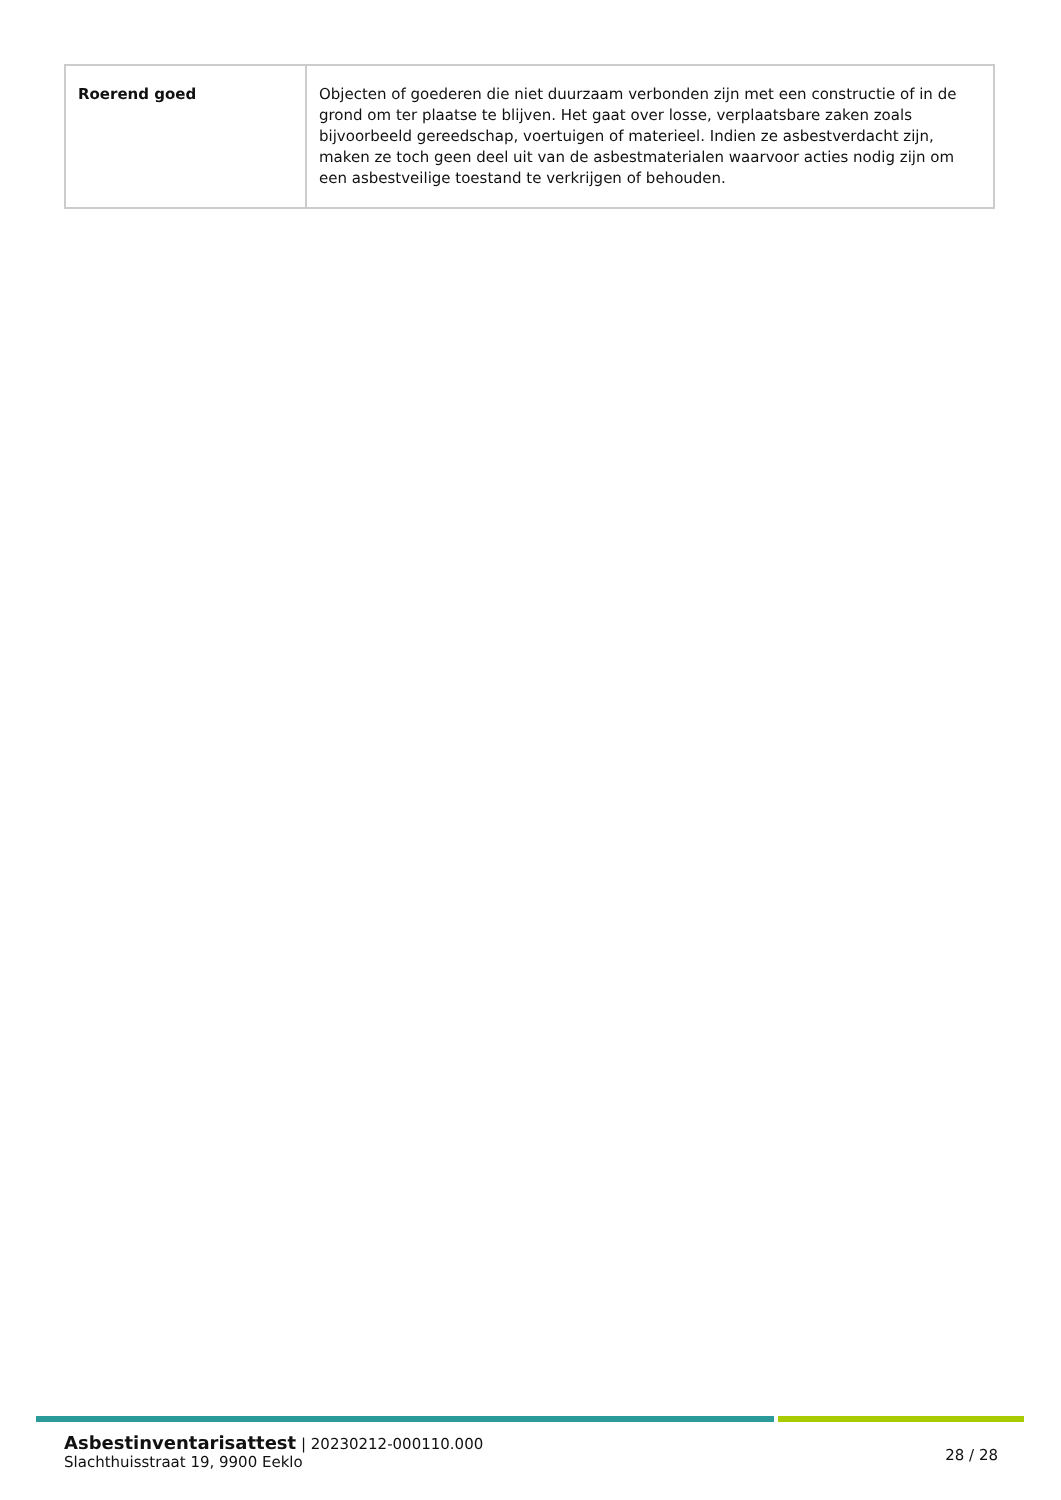| Roerend goed | Objecten of goederen die niet duurzaam verbonden zijn met een constructie of in de grond om ter plaatse te blijven. Het gaat over losse, verplaatsbare zaken zoals bijvoorbeeld gereedschap, voertuigen of materieel. Indien ze asbestverdacht zijn, maken ze toch geen deel uit van de asbestmaterialen waarvoor acties nodig zijn om een asbestveilige toestand te verkrijgen of behouden. |
Asbestinventarisattest | 20230212-000110.000
Slachthuisstraat 19, 9900 Eeklo
28 / 28